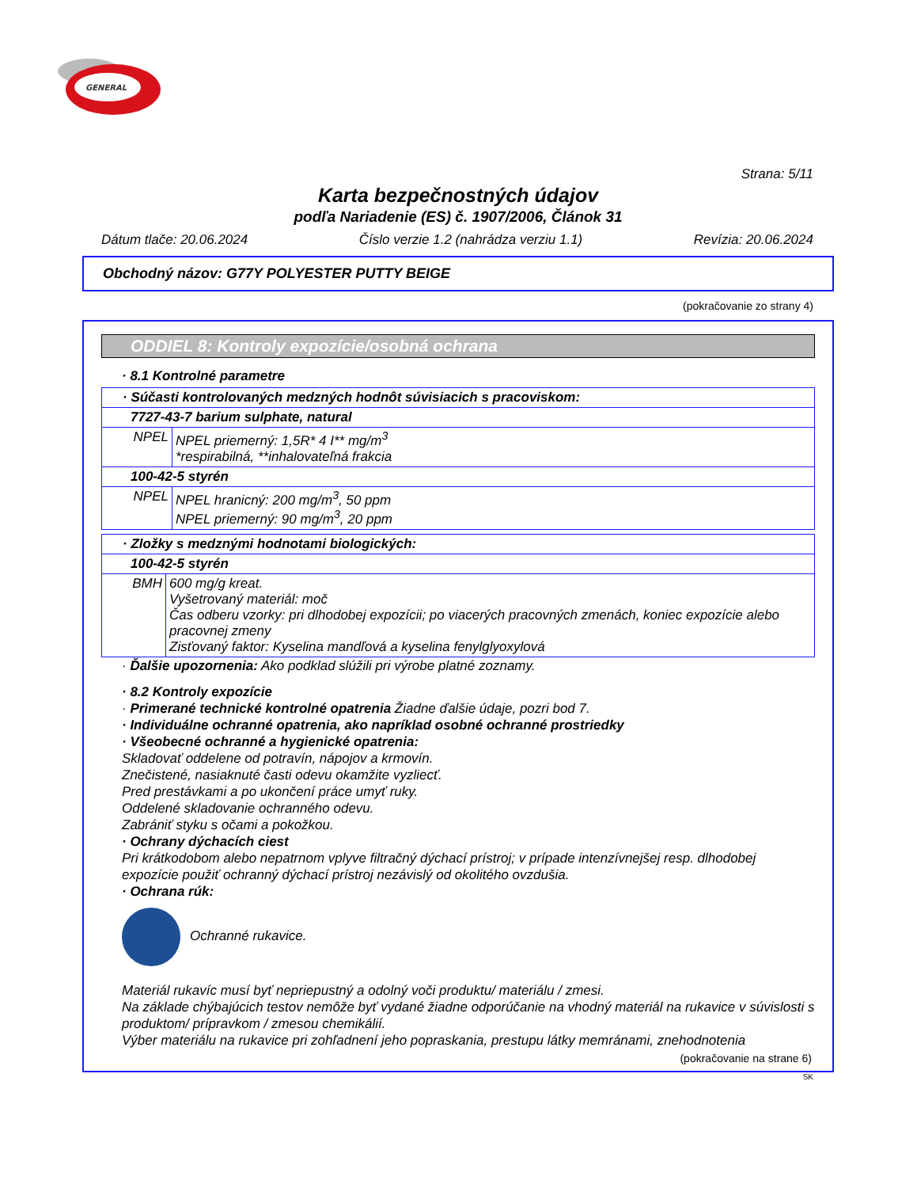GENERAL
Strana: 5/11
Karta bezpečnostných údajov
podľa Nariadenie (ES) č. 1907/2006, Článok 31
Dátum tlače: 20.06.2024 Číslo verzie 1.2 (nahrádza verziu 1.1) Revízia: 20.06.2024
Obchodný názov: G77Y POLYESTER PUTTY BEIGE
(pokračovanie zo strany 4)
ODDIEL 8: Kontroly expozície/osobná ochrana
· 8.1 Kontrolné parametre
| · Súčasti kontrolovaných medzných hodnôt súvisiacich s pracoviskom: | |
| 7727-43-7 barium sulphate, natural | |
| NPEL | NPEL priemerný: 1,5R* 4 I** mg/m<sup>3</sup> *respirabilná, **inhalovateľná frakcia |
| 100-42-5 styrén | |
| NPEL | NPEL hranicný: 200 mg/m<sup>3</sup>, 50 ppm NPEL priemerný: 90 mg/m<sup>3</sup>, 20 ppm |
| · Zložky s medznými hodnotami biologických: | |
| 100-42-5 styrén | |
| BMH | 600 mg/g kreat. Vyšetrovaný materiál: moč Čas odberu vzorky: pri dlhodobej expozícii; po viacerých pracovných zmenách, koniec expozície alebo pracovnej zmeny Zisťovaný faktor: Kyselina mandľová a kyselina fenylglyoxylová |
· Ďalšie upozornenia: Ako podklad slúžili pri výrobe platné zoznamy.
· 8.2 Kontroly expozície
· Primerané technické kontrolné opatrenia Žiadne ďalšie údaje, pozri bod 7.
· Individuálne ochranné opatrenia, ako napríklad osobné ochranné prostriedky
· Všeobecné ochranné a hygienické opatrenia:
Skladovať oddelene od potravín, nápojov a krmovín.
Znečistené, nasiaknuté časti odevu okamžite vyzliecť.
Pred prestávkami a po ukončení práce umyť ruky.
Oddelené skladovanie ochranného odevu.
Zabrániť styku s očami a pokožkou.
· Ochrany dýchacích ciest
Pri krátkodobom alebo nepatrnom vplyve filtračný dýchací prístroj; v prípade intenzívnejšej resp. dlhodobej expozície použiť ochranný dýchací prístroj nezávislý od okolitého ovzdušia.
· Ochrana rúk:
Ochranné rukavice.
Materiál rukavíc musí byť nepriepustný a odolný voči produktu/ materiálu / zmesi.
Na základe chýbajúcich testov nemôže byť vydané žiadne odporúčanie na vhodný materiál na rukavice v súvislosti s produktom/ prípravkom / zmesou chemikálií.
Výber materiálu na rukavice pri zohľadnení jeho popraskania, prestupu látky memránami, znehodnotenia
(pokračovanie na strane 6)
SK